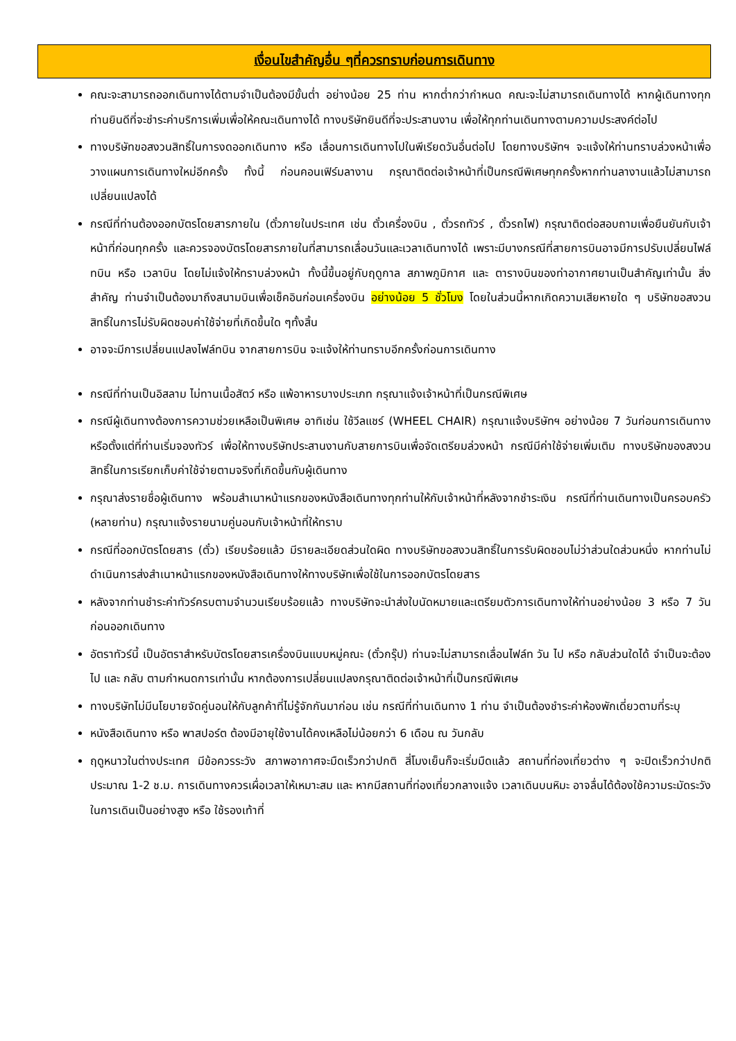เงื่อนไขสำคัญอื่น ๆที่ควรทราบก่อนการเดินทาง
คณะจะสามารถออกเดินทางได้ตามจำเป็นต้องมีขั้นต่ำ อย่างน้อย 25 ท่าน หากต่ำกว่ากำหนด คณะจะไม่สามารถเดินทางได้ หากผู้เดินทางทุกท่านยินดีที่จะชำระค่าบริการเพิ่มเพื่อให้คณะเดินทางได้ ทางบริษัทยินดีที่จะประสานงาน เพื่อให้ทุกท่านเดินทางตามความประสงค์ต่อไป
ทางบริษัทขอสงวนสิทธิ์ในการงดออกเดินทาง หรือ เลื่อนการเดินทางไปในพีเรียดวันอื่นต่อไป โดยทางบริษัทฯ จะแจ้งให้ท่านทราบล่วงหน้าเพื่อวางแผนการเดินทางใหม่อีกครั้ง ทั้งนี้ ก่อนคอนเฟิร์มลางาน กรุณาติดต่อเจ้าหน้าที่เป็นกรณีพิเศษทุกครั้งหากท่านลางานแล้วไม่สามารถเปลี่ยนแปลงได้
กรณีที่ท่านต้องออกบัตรโดยสารภายใน (ตั๋วภายในประเทศ เช่น ตั๋วเครื่องบิน , ตั๋วรถทัวร์ , ตั๋วรถไฟ) กรุณาติดต่อสอบถามเพื่อยืนยันกับเจ้าหน้าที่ก่อนทุกครั้ง และควรจองบัตรโดยสารภายในที่สามารถเลื่อนวันและเวลาเดินทางได้ เพราะมีบางกรณีที่สายการบินอาจมีการปรับเปลี่ยนไฟล์ทบิน หรือ เวลาบิน โดยไม่แจ้งให้ทราบล่วงหน้า ทั้งนี้ขึ้นอยู่กับฤดูกาล สภาพภูมิกาศ และ ตารางบินของท่าอากาศยานเป็นสำคัญเท่านั้น สิ่งสำคัญ ท่านจำเป็นต้องมาถึงสนามบินเพื่อเช็คอินก่อนเครื่องบิน อย่างน้อย 5 ชั่วโมง โดยในส่วนนี้หากเกิดความเสียหายใด ๆ บริษัทขอสงวนสิทธิ์ในการไม่รับผิดชอบค่าใช้จ่ายที่เกิดขึ้นใด ๆทั้งสิ้น
อาจจะมีการเปลี่ยนแปลงไฟล์ทบิน จากสายการบิน จะแจ้งให้ท่านทราบอีกครั้งก่อนการเดินทาง
กรณีที่ท่านเป็นอิสลาม ไม่ทานเนื้อสัตว์ หรือ แพ้อาหารบางประเภท กรุณาแจ้งเจ้าหน้าที่เป็นกรณีพิเศษ
กรณีผู้เดินทางต้องการความช่วยเหลือเป็นพิเศษ อาทิเช่น ใช้วีลแชร์ (WHEEL CHAIR) กรุณาแจ้งบริษัทฯ อย่างน้อย 7 วันก่อนการเดินทาง หรือตั้งแต่ที่ท่านเริ่มจองทัวร์ เพื่อให้ทางบริษัทประสานงานกับสายการบินเพื่อจัดเตรียมล่วงหน้า กรณีมีค่าใช้จ่ายเพิ่มเติม ทางบริษัทของสงวนสิทธิ์ในการเรียกเก็บค่าใช้จ่ายตามจริงที่เกิดขึ้นกับผู้เดินทาง
กรุณาส่งรายชื่อผู้เดินทาง พร้อมสำเนาหน้าแรกของหนังสือเดินทางทุกท่านให้กับเจ้าหน้าที่หลังจากชำระเงิน กรณีที่ท่านเดินทางเป็นครอบครัว (หลายท่าน) กรุณาแจ้งรายนามคู่นอนกับเจ้าหน้าที่ให้ทราบ
กรณีที่ออกบัตรโดยสาร (ตั๋ว) เรียบร้อยแล้ว มีรายละเอียดส่วนใดผิด ทางบริษัทขอสงวนสิทธิ์ในการรับผิดชอบไม่ว่าส่วนใดส่วนหนึ่ง หากท่านไม่ดำเนินการส่งสำเนาหน้าแรกของหนังสือเดินทางให้ทางบริษัทเพื่อใช้ในการออกบัตรโดยสาร
หลังจากท่านชำระค่าทัวร์ครบตามจำนวนเรียบร้อยแล้ว ทางบริษัทจะนำส่งใบนัดหมายและเตรียมตัวการเดินทางให้ท่านอย่างน้อย 3 หรือ 7 วัน ก่อนออกเดินทาง
อัตราทัวร์นี้ เป็นอัตราสำหรับบัตรโดยสารเครื่องบินแบบหมู่คณะ (ตั๋วกรุ๊ป) ท่านจะไม่สามารถเลื่อนไฟล์ท วัน ไป หรือ กลับส่วนใดได้ จำเป็นจะต้องไป และ กลับ ตามกำหนดการเท่านั้น หากต้องการเปลี่ยนแปลงกรุณาติดต่อเจ้าหน้าที่เป็นกรณีพิเศษ
ทางบริษัทไม่มีนโยบายจัดคู่นอนให้กับลูกค้าที่ไม่รู้จักกันมาก่อน เช่น กรณีที่ท่านเดินทาง 1 ท่าน จำเป็นต้องชำระค่าห้องพักเดี่ยวตามที่ระบุ
หนังสือเดินทาง หรือ พาสปอร์ต ต้องมีอายุใช้งานได้คงเหลือไม่น้อยกว่า 6 เดือน ณ วันกลับ
ฤดูหนาวในต่างประเทศ มีข้อควรระวัง สภาพอากาศจะมืดเร็วกว่าปกติ สี่โมงเย็นก็จะเริ่มมืดแล้ว สถานที่ท่องเที่ยวต่าง ๆ จะปิดเร็วกว่าปกติ ประมาณ 1-2 ช.ม. การเดินทางควรเผื่อเวลาให้เหมาะสม และ หากมีสถานที่ท่องเที่ยวกลางแจ้ง เวลาเดินบนหิมะ อาจลื่นได้ต้องใช้ความระมัดระวังในการเดินเป็นอย่างสูง หรือ ใช้รองเท้าที่